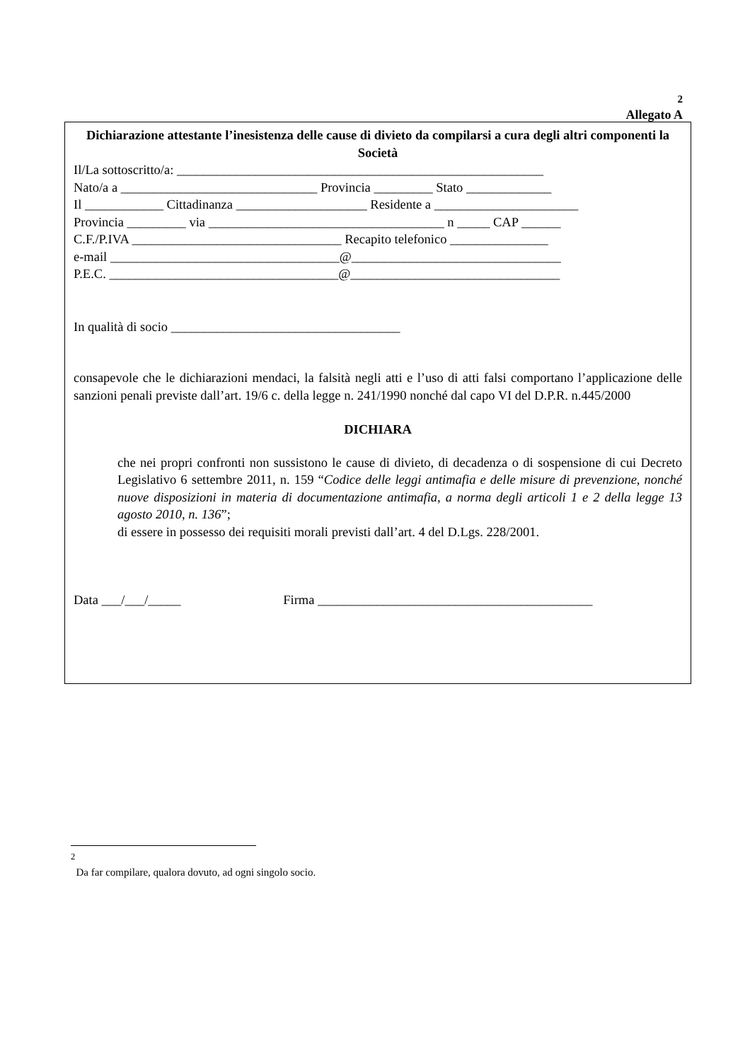<sup>2</sup>
Allegato A
Dichiarazione attestante l’inesistenza delle cause di divieto da compilarsi a cura degli altri componenti la Società
Il/La sottoscritto/a: ________________________________________________________
Nato/a a ______________________________ Provincia _________ Stato _____________
Il ____________ Cittadinanza ____________________ Residente a ______________________
Provincia _________ via ____________________________________ n _____ CAP ______
C.F./P.IVA ________________________________ Recapito telefonico _______________
e-mail ___________________________________@________________________________
P.E.C. ___________________________________@________________________________
In qualità di socio ___________________________________
consapevole che le dichiarazioni mendaci, la falsità negli atti e l’uso di atti falsi comportano l’applicazione delle sanzioni penali previste dall’art. 19/6 c. della legge n. 241/1990 nonché dal capo VI del D.P.R. n.445/2000
DICHIARA
che nei propri confronti non sussistono le cause di divieto, di decadenza o di sospensione di cui Decreto Legislativo 6 settembre 2011, n. 159 “Codice delle leggi antimafia e delle misure di prevenzione, nonché nuove disposizioni in materia di documentazione antimafia, a norma degli articoli 1 e 2 della legge 13 agosto 2010, n. 136”;
di essere in possesso dei requisiti morali previsti dall’art. 4 del D.Lgs. 228/2001.
Data ___/___/_____ Firma __________________________________________
<sup>2</sup>
Da far compilare, qualora dovuto, ad ogni singolo socio.